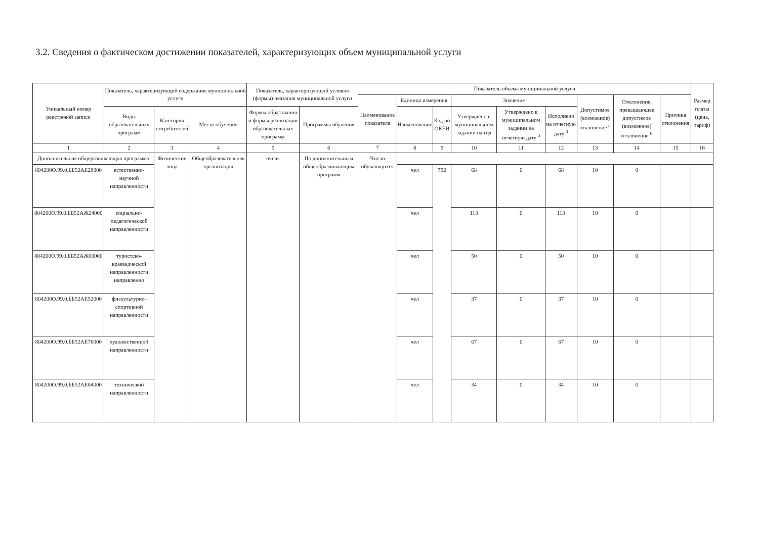3.2. Сведения о фактическом достижении показателей, характеризующих объем муниципальной услуги
| Уникальный номер реестровой записи | Показатель, характеризующий содержание муниципальной услуги | | | Показатель, характеризующий условия (формы) оказания муниципальной услуги | | Показатель объема муниципальной услуги | | | | | | | | | Размер платы (цена, тариф) |
| --- | --- | --- | --- | --- | --- | --- | --- | --- | --- | --- | --- | --- | --- | --- | --- |
| | | | | | | Наименование показателя | Единица измерения | | Значение | | | Допустимое (возможное) отклонение <sup>5</sup> | Отклонение, превышающее допустимое (возможное) отклонение <sup>6</sup> | Причина отклонения | |
| | Виды образовательных программ | Категория потребителей | Место обучения | Формы образования и формы реализации образовательных программ | Программы обучения | | Наименование | Код по ОКЕИ | Утверждено в муниципальном задании на год | Утверждено в муниципальном задании на отчетную дату <sup>3</sup> | Исполнено на отчетную дату <sup>4</sup> | | | | |
| 1 | 2 | 3 | 4 | 5 | 6 | 7 | 8 | 9 | 10 | 11 | 12 | 13 | 14 | 15 | 16 |
| Дополнительная общеразвивающая программа | | Физические лица | Общеобразовательная организация | очная | По дополнительным общеобразвивающим программ | Число обучающихся | | | | | | | | | |
| 804200О.99.0.ББ52АЕ28000 | естественно-научной направленности | | | | | | чел | 792 | 68 | 0 | 68 | 10 | 0 | | |
| 804200О.99.0.ББ52АЖ24000 | социально-педагогической направленности | | | | | | чел | | 113 | 0 | 113 | 10 | 0 | | |
| 804200О.99.0.ББ52АЖ00000 | туристско-краеведческой направленности направленно | | | | | | чел | | 50 | 0 | 50 | 10 | 0 | | |
| 804200О.99.0.ББ52АЕ52000 | физкультурно-спортивной направленности | | | | | | чел | | 37 | 0 | 37 | 10 | 0 | | |
| 804200О.99.0.ББ52АЕ76000 | художественной направленности | | | | | | чел | | 67 | 0 | 67 | 10 | 0 | | |
| 804200О.99.0.ББ52АЕ04000 | технической направленности | | | | | | чел | | 34 | 0 | 34 | 10 | 0 | | |